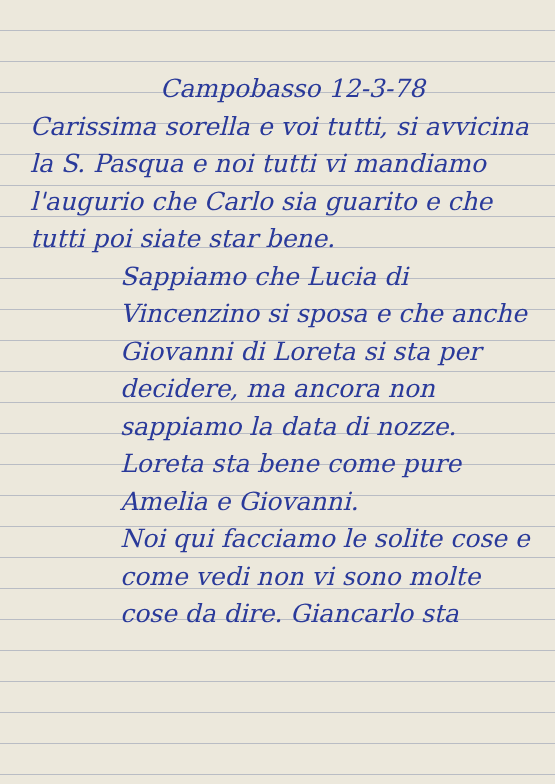Campobasso 12-3-78
Carissima sorella e voi tutti, si avvicina la S. Pasqua e noi tutti vi mandiamo l'augurio che Carlo sia guarito e che tutti poi siate star bene.
Sappiamo che Lucia di Vincenzino si sposa e che anche Giovanni di Loreta si sta per decidere, ma ancora non sappiamo la data di nozze.
Loreta sta bene come pure Amelia e Giovanni.
Noi qui facciamo le solite cose e come vedi non vi sono molte cose da dire. Giancarlo sta